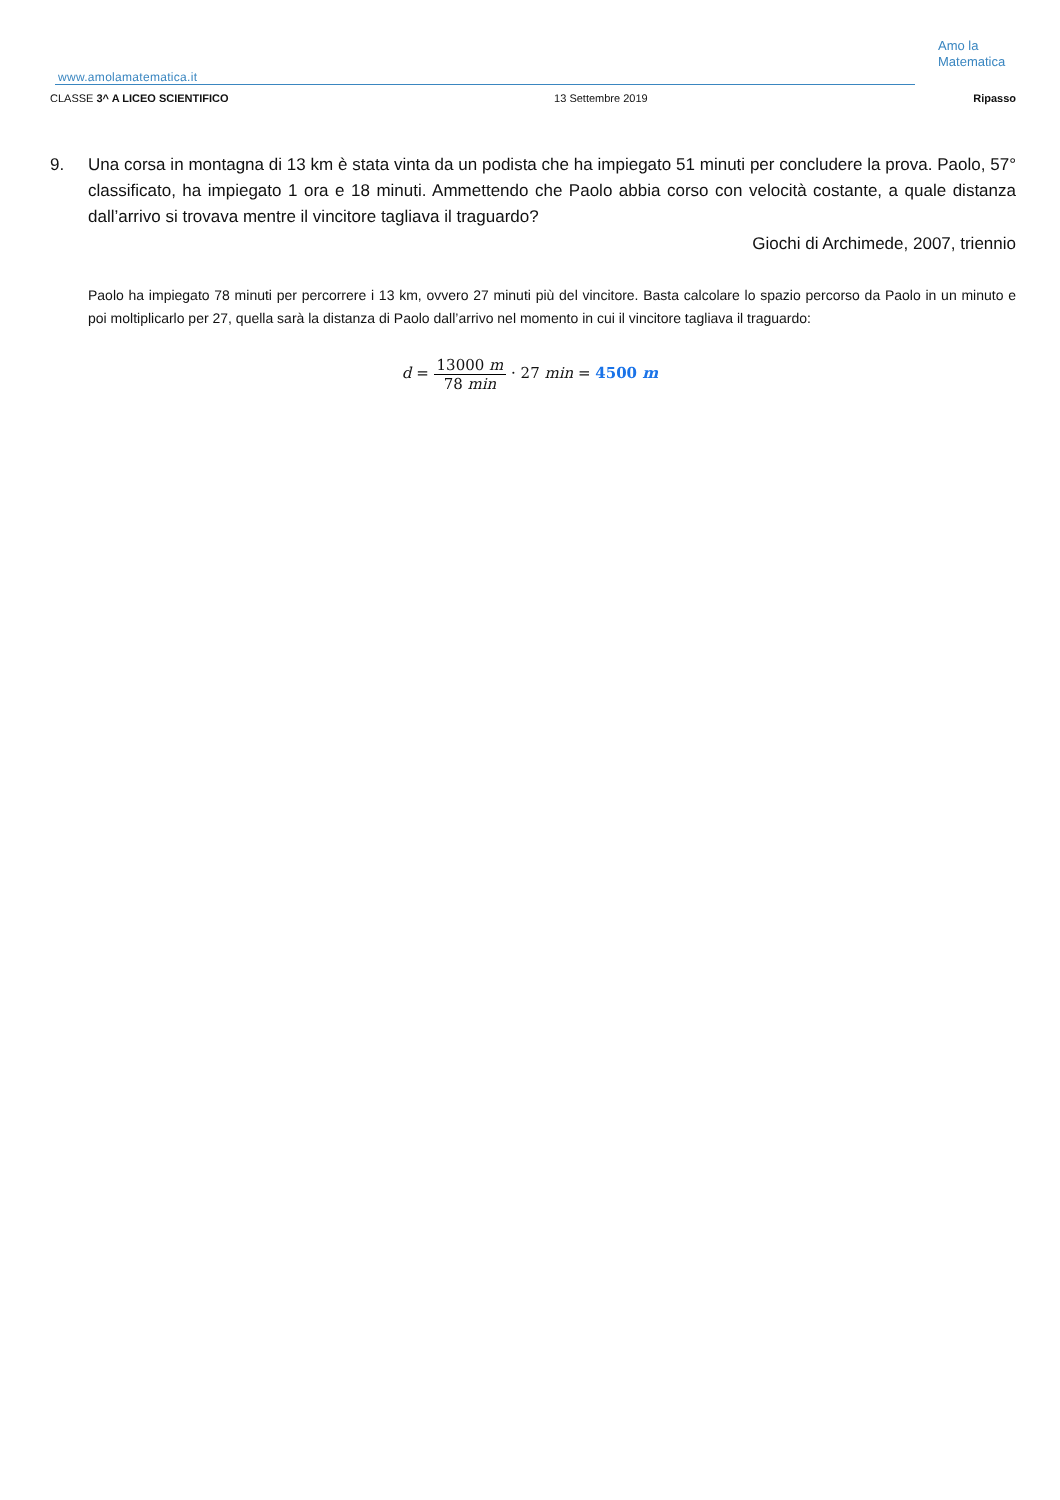www.amolamatematica.it
Amo la
Matematica
CLASSE 3^ A LICEO SCIENTIFICO 13 Settembre 2019 Ripasso
9. Una corsa in montagna di 13 km è stata vinta da un podista che ha impiegato 51 minuti per concludere la prova. Paolo, 57° classificato, ha impiegato 1 ora e 18 minuti. Ammettendo che Paolo abbia corso con velocità costante, a quale distanza dall’arrivo si trovava mentre il vincitore tagliava il traguardo?
Giochi di Archimede, 2007, triennio
Paolo ha impiegato 78 minuti per percorrere i 13 km, ovvero 27 minuti più del vincitore. Basta calcolare lo spazio percorso da Paolo in un minuto e poi moltiplicarlo per 27, quella sarà la distanza di Paolo dall’arrivo nel momento in cui il vincitore tagliava il traguardo:
d = 13000 m 78 min · 27 min = 4500 m